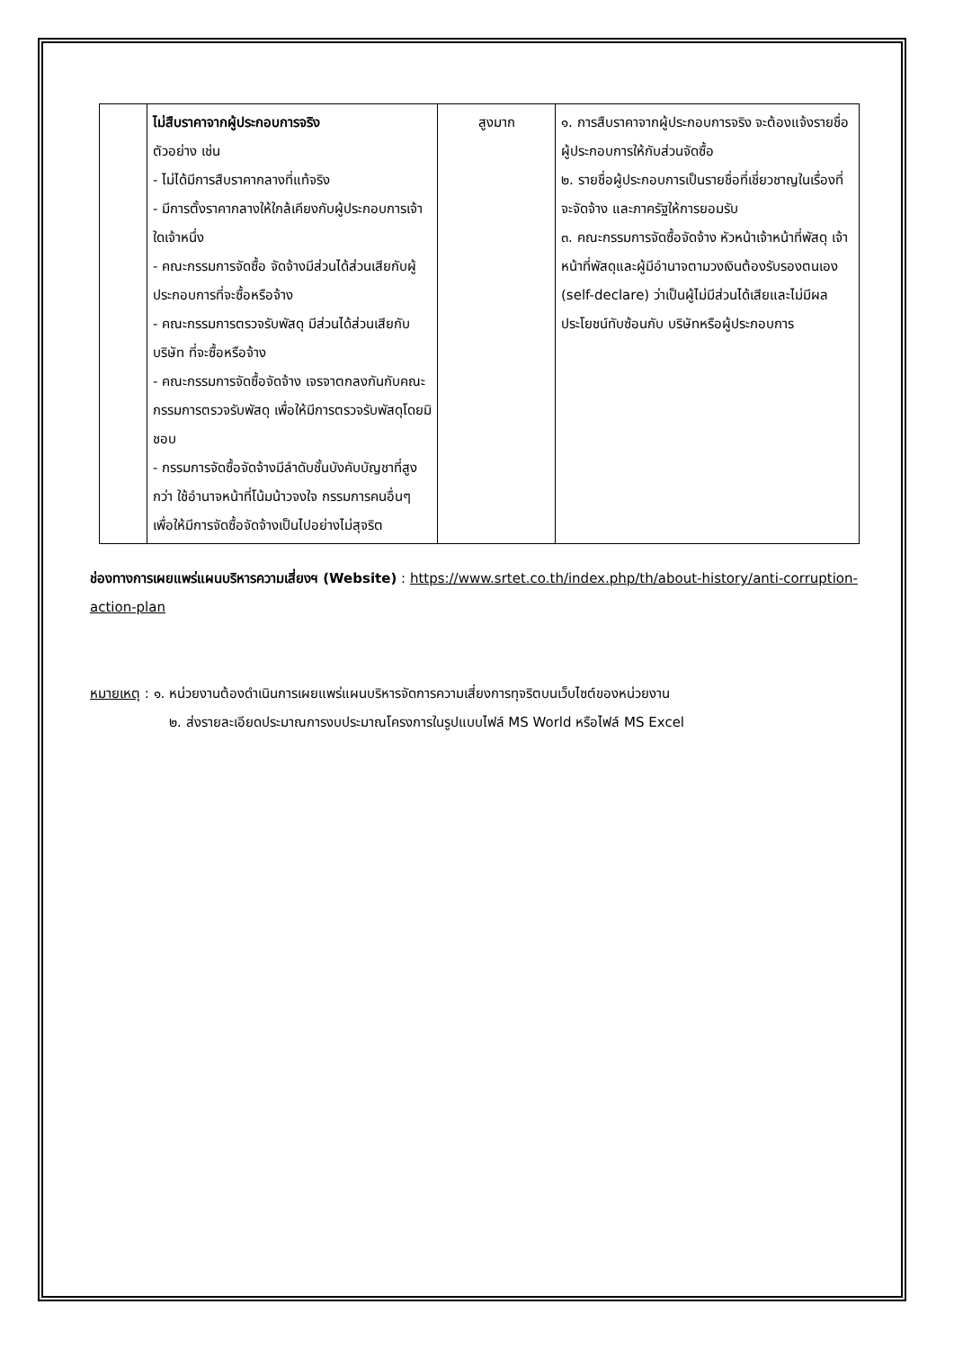| | ไม่สืบราคาจากผู้ประกอบการจริง ตัวอย่าง เช่น - ไม่ได้มีการสืบราคากลางที่แท้จริง - มีการตั้งราคากลางให้ใกล้เคียงกับผู้ประกอบการเจ้าใดเจ้าหนึ่ง - คณะกรรมการจัดซื้อ จัดจ้างมีส่วนได้ส่วนเสียกับผู้ประกอบการที่จะซื้อหรือจ้าง - คณะกรรมการตรวจรับพัสดุ มีส่วนได้ส่วนเสียกับบริษัท ที่จะซื้อหรือจ้าง - คณะกรรมการจัดซื้อจัดจ้าง เจรจาตกลงกันกับคณะกรรมการตรวจรับพัสดุ เพื่อให้มีการตรวจรับพัสดุโดยมิชอบ - กรรมการจัดซื้อจัดจ้างมีลำดับชั้นบังคับบัญชาที่สูงกว่า ใช้อำนาจหน้าที่โน้มน้าวจงใจ กรรมการคนอื่นๆ เพื่อให้มีการจัดซื้อจัดจ้างเป็นไปอย่างไม่สุจริต | สูงมาก | ๑. การสืบราคาจากผู้ประกอบการจริง จะต้องแจ้งรายชื่อผู้ประกอบการให้กับส่วนจัดซื้อ ๒. รายชื่อผู้ประกอบการเป็นรายชื่อที่เชี่ยวชาญในเรื่องที่จะจัดจ้าง และภาครัฐให้การยอมรับ ๓. คณะกรรมการจัดซื้อจัดจ้าง หัวหน้าเจ้าหน้าที่พัสดุ เจ้าหน้าที่พัสดุและผู้มีอำนาจตามวงเงินต้องรับรองตนเอง (self-declare) ว่าเป็นผู้ไม่มีส่วนได้เสียและไม่มีผลประโยชน์ทับซ้อนกับ บริษัทหรือผู้ประกอบการ |
ช่องทางการเผยแพร่แผนบริหารความเสี่ยงฯ (Website) : https://www.srtet.co.th/index.php/th/about-history/anti-corruption-action-plan
หมายเหตุ : ๑. หน่วยงานต้องดำเนินการเผยแพร่แผนบริหารจัดการความเสี่ยงการทุจริตบนเว็บไซต์ของหน่วยงาน
๒. ส่งรายละเอียดประมาณการงบประมาณโครงการในรูปแบบไฟล์ MS World หรือไฟล์ MS Excel